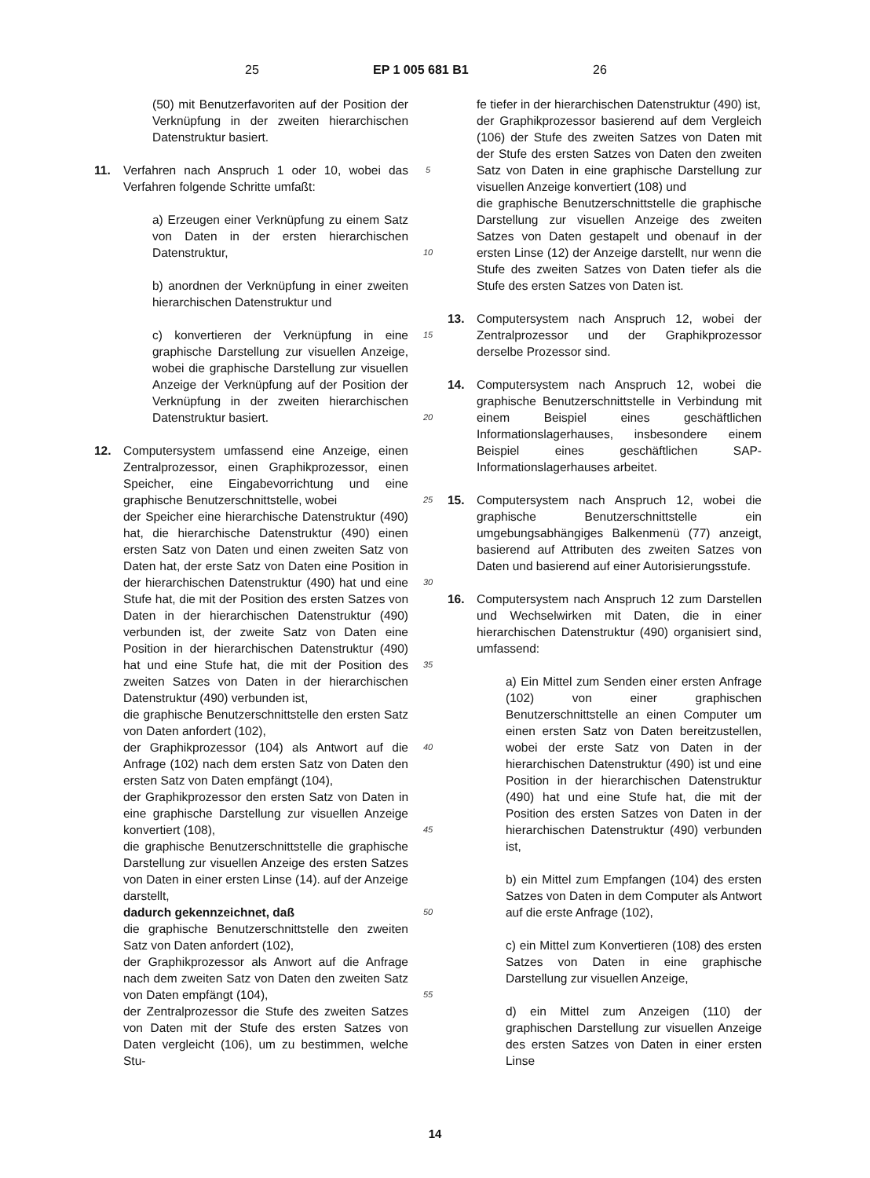25 EP 1 005 681 B1 26
(50) mit Benutzerfavoriten auf der Position der Verknüpfung in der zweiten hierarchischen Datenstruktur basiert.
11. Verfahren nach Anspruch 1 oder 10, wobei das Verfahren folgende Schritte umfaßt:
a) Erzeugen einer Verknüpfung zu einem Satz von Daten in der ersten hierarchischen Datenstruktur,
b) anordnen der Verknüpfung in einer zweiten hierarchischen Datenstruktur und
c) konvertieren der Verknüpfung in eine graphische Darstellung zur visuellen Anzeige, wobei die graphische Darstellung zur visuellen Anzeige der Verknüpfung auf der Position der Verknüpfung in der zweiten hierarchischen Datenstruktur basiert.
12. Computersystem umfassend eine Anzeige, einen Zentralprozessor, einen Graphikprozessor, einen Speicher, eine Eingabevorrichtung und eine graphische Benutzerschnittstelle, wobei
der Speicher eine hierarchische Datenstruktur (490) hat, die hierarchische Datenstruktur (490) einen ersten Satz von Daten und einen zweiten Satz von Daten hat, der erste Satz von Daten eine Position in der hierarchischen Datenstruktur (490) hat und eine Stufe hat, die mit der Position des ersten Satzes von Daten in der hierarchischen Datenstruktur (490) verbunden ist, der zweite Satz von Daten eine Position in der hierarchischen Datenstruktur (490) hat und eine Stufe hat, die mit der Position des zweiten Satzes von Daten in der hierarchischen Datenstruktur (490) verbunden ist,
die graphische Benutzerschnittstelle den ersten Satz von Daten anfordert (102),
der Graphikprozessor (104) als Antwort auf die Anfrage (102) nach dem ersten Satz von Daten den ersten Satz von Daten empfängt (104),
der Graphikprozessor den ersten Satz von Daten in eine graphische Darstellung zur visuellen Anzeige konvertiert (108),
die graphische Benutzerschnittstelle die graphische Darstellung zur visuellen Anzeige des ersten Satzes von Daten in einer ersten Linse (14). auf der Anzeige darstellt,
dadurch gekennzeichnet, daß
die graphische Benutzerschnittstelle den zweiten Satz von Daten anfordert (102),
der Graphikprozessor als Anwort auf die Anfrage nach dem zweiten Satz von Daten den zweiten Satz von Daten empfängt (104),
der Zentralprozessor die Stufe des zweiten Satzes von Daten mit der Stufe des ersten Satzes von Daten vergleicht (106), um zu bestimmen, welche Stu-
5
10
15
20
25
30
35
40
45
50
55
fe tiefer in der hierarchischen Datenstruktur (490) ist,
der Graphikprozessor basierend auf dem Vergleich (106) der Stufe des zweiten Satzes von Daten mit der Stufe des ersten Satzes von Daten den zweiten Satz von Daten in eine graphische Darstellung zur visuellen Anzeige konvertiert (108) und
die graphische Benutzerschnittstelle die graphische Darstellung zur visuellen Anzeige des zweiten Satzes von Daten gestapelt und obenauf in der ersten Linse (12) der Anzeige darstellt, nur wenn die Stufe des zweiten Satzes von Daten tiefer als die Stufe des ersten Satzes von Daten ist.
13. Computersystem nach Anspruch 12, wobei der Zentralprozessor und der Graphikprozessor derselbe Prozessor sind.
14. Computersystem nach Anspruch 12, wobei die graphische Benutzerschnittstelle in Verbindung mit einem Beispiel eines geschäftlichen Informationslagerhauses, insbesondere einem Beispiel eines geschäftlichen SAP-Informationslagerhauses arbeitet.
15. Computersystem nach Anspruch 12, wobei die graphische Benutzerschnittstelle ein umgebungsabhängiges Balkenmenü (77) anzeigt, basierend auf Attributen des zweiten Satzes von Daten und basierend auf einer Autorisierungsstufe.
16. Computersystem nach Anspruch 12 zum Darstellen und Wechselwirken mit Daten, die in einer hierarchischen Datenstruktur (490) organisiert sind, umfassend:
a) Ein Mittel zum Senden einer ersten Anfrage (102) von einer graphischen Benutzerschnittstelle an einen Computer um einen ersten Satz von Daten bereitzustellen, wobei der erste Satz von Daten in der hierarchischen Datenstruktur (490) ist und eine Position in der hierarchischen Datenstruktur (490) hat und eine Stufe hat, die mit der Position des ersten Satzes von Daten in der hierarchischen Datenstruktur (490) verbunden ist,
b) ein Mittel zum Empfangen (104) des ersten Satzes von Daten in dem Computer als Antwort auf die erste Anfrage (102),
c) ein Mittel zum Konvertieren (108) des ersten Satzes von Daten in eine graphische Darstellung zur visuellen Anzeige,
d) ein Mittel zum Anzeigen (110) der graphischen Darstellung zur visuellen Anzeige des ersten Satzes von Daten in einer ersten Linse
14